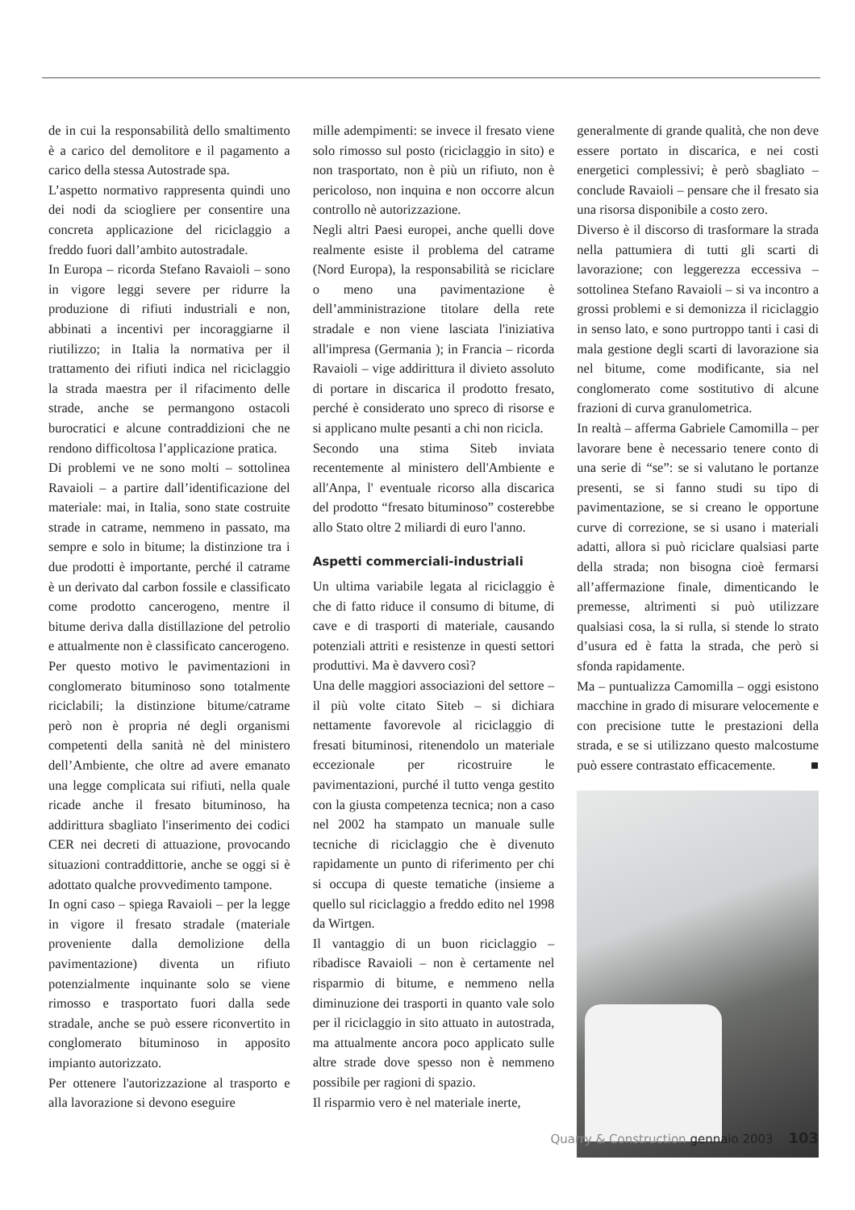de in cui la responsabilità dello smaltimento è a carico del demolitore e il pagamento a carico della stessa Autostrade spa.
L’aspetto normativo rappresenta quindi uno dei nodi da sciogliere per consentire una concreta applicazione del riciclaggio a freddo fuori dall’ambito autostradale.
In Europa – ricorda Stefano Ravaioli – sono in vigore leggi severe per ridurre la produzione di rifiuti industriali e non, abbinati a incentivi per incoraggiarne il riutilizzo; in Italia la normativa per il trattamento dei rifiuti indica nel riciclaggio la strada maestra per il rifacimento delle strade, anche se permangono ostacoli burocratici e alcune contraddizioni che ne rendono difficoltosa l’applicazione pratica.
Di problemi ve ne sono molti – sottolinea Ravaioli – a partire dall’identificazione del materiale: mai, in Italia, sono state costruite strade in catrame, nemmeno in passato, ma sempre e solo in bitume; la distinzione tra i due prodotti è importante, perché il catrame è un derivato dal carbon fossile e classificato come prodotto cancerogeno, mentre il bitume deriva dalla distillazione del petrolio e attualmente non è classificato cancerogeno.
Per questo motivo le pavimentazioni in conglomerato bituminoso sono totalmente riciclabili; la distinzione bitume/catrame però non è propria né degli organismi competenti della sanità nè del ministero dell’Ambiente, che oltre ad avere emanato una legge complicata sui rifiuti, nella quale ricade anche il fresato bituminoso, ha addirittura sbagliato l'inserimento dei codici CER nei decreti di attuazione, provocando situazioni contraddittorie, anche se oggi si è adottato qualche provvedimento tampone.
In ogni caso – spiega Ravaioli – per la legge in vigore il fresato stradale (materiale proveniente dalla demolizione della pavimentazione) diventa un rifiuto potenzialmente inquinante solo se viene rimosso e trasportato fuori dalla sede stradale, anche se può essere riconvertito in conglomerato bituminoso in apposito impianto autorizzato.
Per ottenere l'autorizzazione al trasporto e alla lavorazione si devono eseguire
mille adempimenti: se invece il fresato viene solo rimosso sul posto (riciclaggio in sito) e non trasportato, non è più un rifiuto, non è pericoloso, non inquina e non occorre alcun controllo nè autorizzazione.
Negli altri Paesi europei, anche quelli dove realmente esiste il problema del catrame (Nord Europa), la responsabilità se riciclare o meno una pavimentazione è dell’amministrazione titolare della rete stradale e non viene lasciata l'iniziativa all'impresa (Germania ); in Francia – ricorda Ravaioli – vige addirittura il divieto assoluto di portare in discarica il prodotto fresato, perché è considerato uno spreco di risorse e si applicano multe pesanti a chi non ricicla.
Secondo una stima Siteb inviata recentemente al ministero dell'Ambiente e all'Anpa, l' eventuale ricorso alla discarica del prodotto “fresato bituminoso” costerebbe allo Stato oltre 2 miliardi di euro l'anno.
Aspetti commerciali-industriali
Un ultima variabile legata al riciclaggio è che di fatto riduce il consumo di bitume, di cave e di trasporti di materiale, causando potenziali attriti e resistenze in questi settori produttivi. Ma è davvero così?
Una delle maggiori associazioni del settore – il più volte citato Siteb – si dichiara nettamente favorevole al riciclaggio di fresati bituminosi, ritenendolo un materiale eccezionale per ricostruire le pavimentazioni, purché il tutto venga gestito con la giusta competenza tecnica; non a caso nel 2002 ha stampato un manuale sulle tecniche di riciclaggio che è divenuto rapidamente un punto di riferimento per chi si occupa di queste tematiche (insieme a quello sul riciclaggio a freddo edito nel 1998 da Wirtgen.
Il vantaggio di un buon riciclaggio – ribadisce Ravaioli – non è certamente nel risparmio di bitume, e nemmeno nella diminuzione dei trasporti in quanto vale solo per il riciclaggio in sito attuato in autostrada, ma attualmente ancora poco applicato sulle altre strade dove spesso non è nemmeno possibile per ragioni di spazio.
Il risparmio vero è nel materiale inerte,
generalmente di grande qualità, che non deve essere portato in discarica, e nei costi energetici complessivi; è però sbagliato – conclude Ravaioli – pensare che il fresato sia una risorsa disponibile a costo zero.
Diverso è il discorso di trasformare la strada nella pattumiera di tutti gli scarti di lavorazione; con leggerezza eccessiva – sottolinea Stefano Ravaioli – si va incontro a grossi problemi e si demonizza il riciclaggio in senso lato, e sono purtroppo tanti i casi di mala gestione degli scarti di lavorazione sia nel bitume, come modificante, sia nel conglomerato come sostitutivo di alcune frazioni di curva granulometrica.
In realtà – afferma Gabriele Camomilla – per lavorare bene è necessario tenere conto di una serie di “se”: se si valutano le portanze presenti, se si fanno studi su tipo di pavimentazione, se si creano le opportune curve di correzione, se si usano i materiali adatti, allora si può riciclare qualsiasi parte della strada; non bisogna cioè fermarsi all’affermazione finale, dimenticando le premesse, altrimenti si può utilizzare qualsiasi cosa, la si rulla, si stende lo strato d’usura ed è fatta la strada, che però si sfonda rapidamente.
Ma – puntualizza Camomilla – oggi esistono macchine in grado di misurare velocemente e con precisione tutte le prestazioni della strada, e se si utilizzano questo malcostume può essere contrastato efficacemente. ■
Quarry & Construction gennaio 2003 103